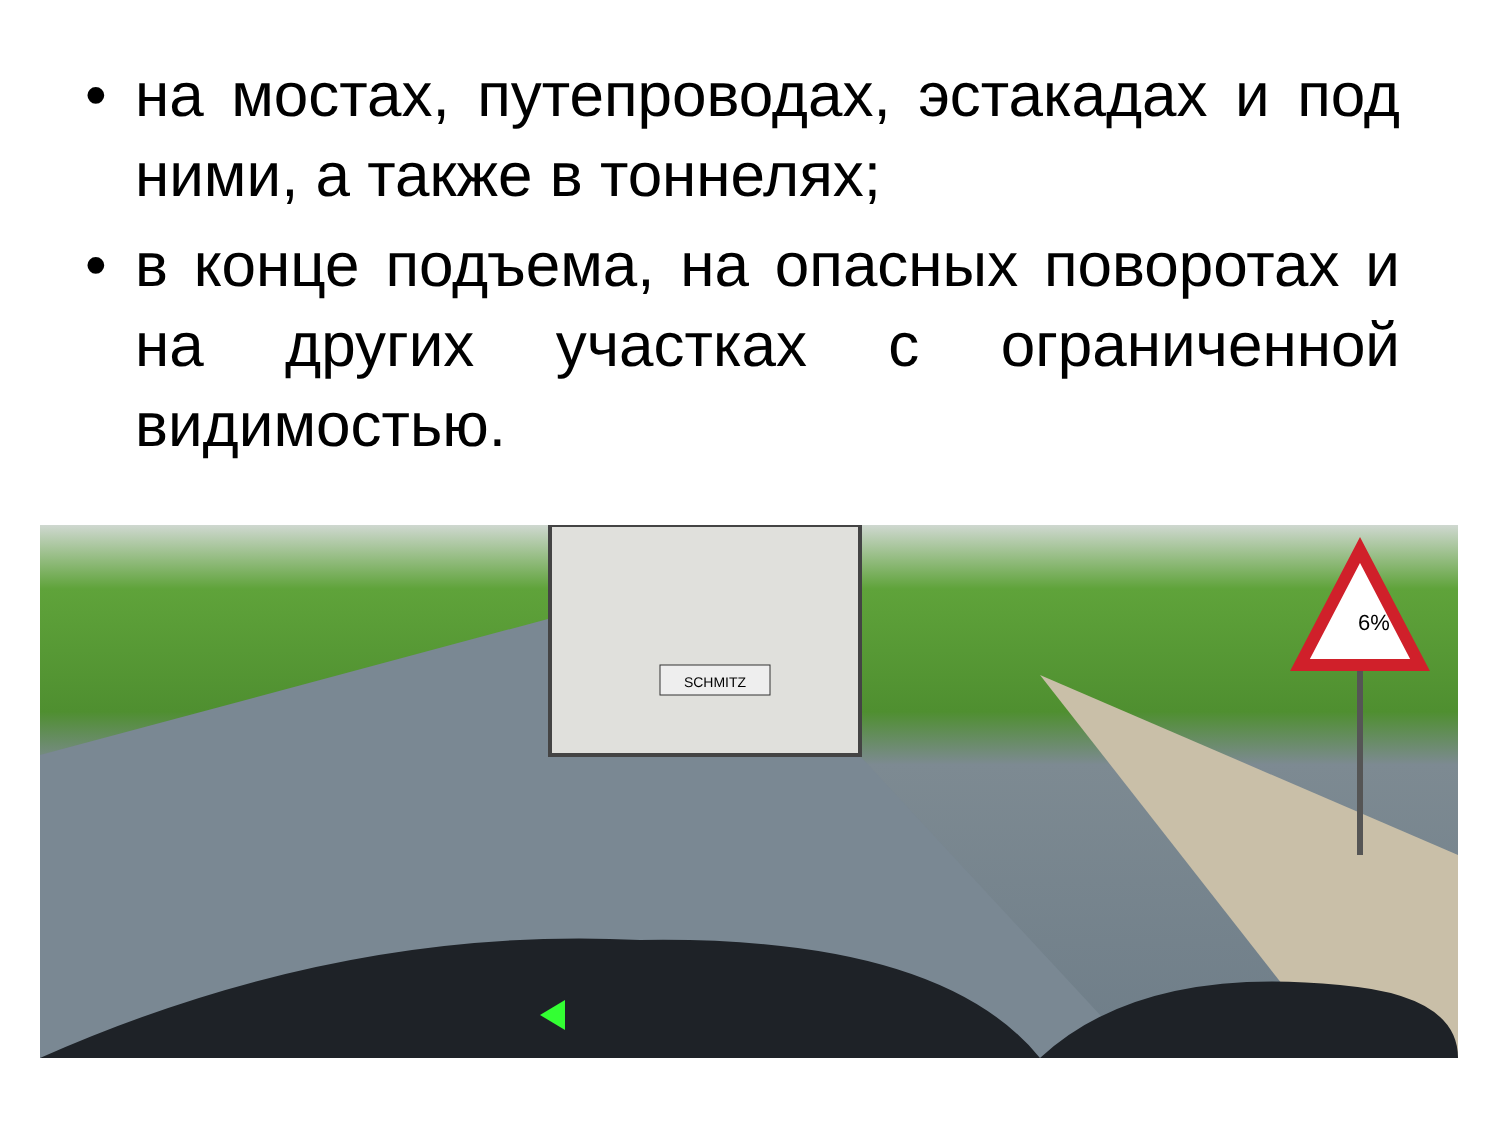• на мостах, путепроводах, эстакадах и под ними, а также в тоннелях;
• в конце подъема, на опасных поворотах и на других участках с ограниченной видимостью.
SCHMITZ
6%